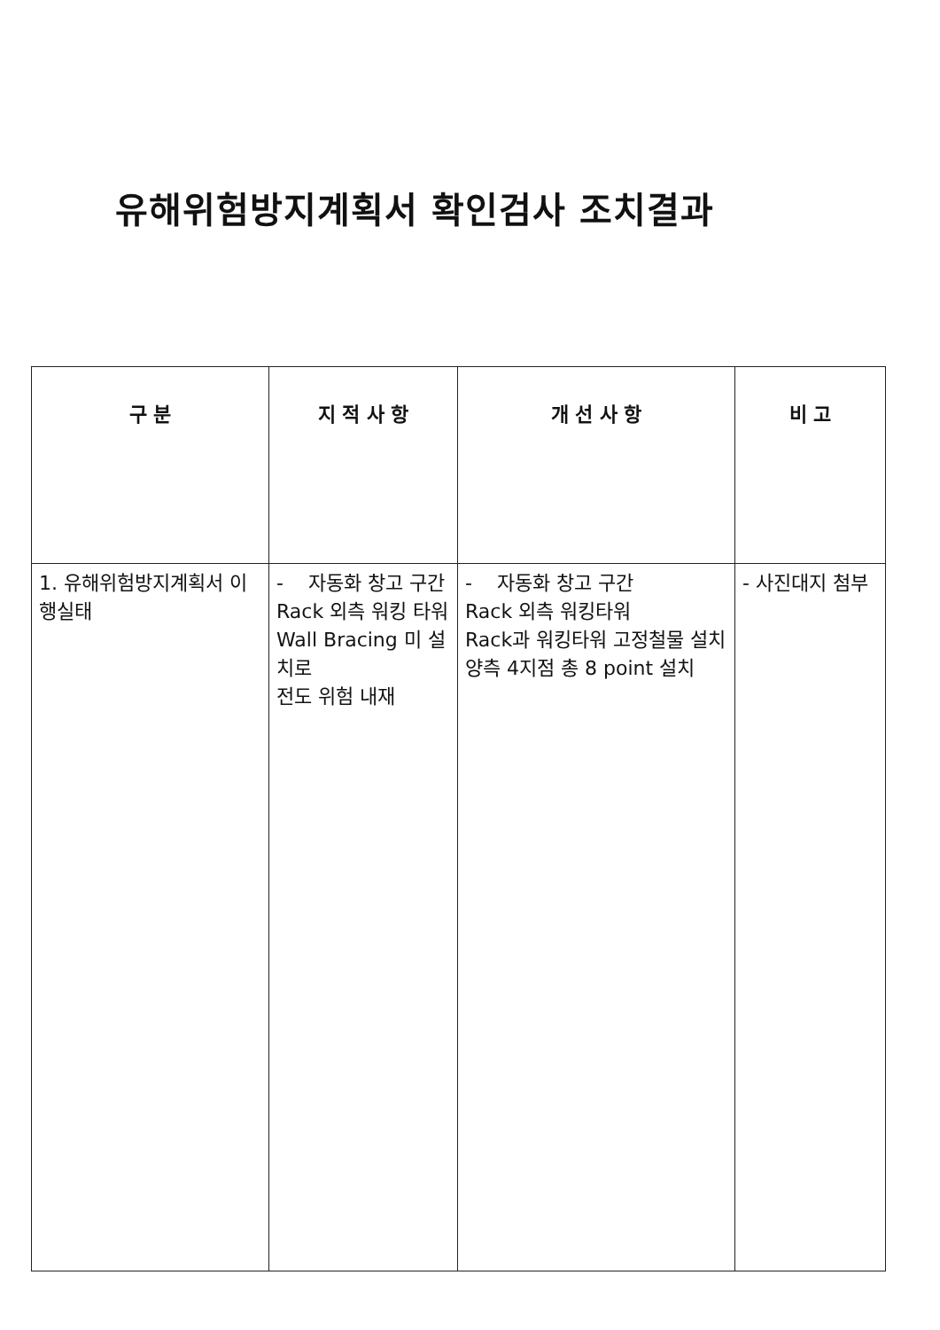유해위험방지계획서 확인검사 조치결과
| 구 분 | 지 적 사 항 | 개 선 사 항 | 비 고 |
| --- | --- | --- | --- |
| 1. 유해위험방지계획서 이행실태 | - 자동화 창고 구간 Rack 외측 워킹 타워 Wall Bracing 미 설치로 전도 위험 내재 | - 자동화 창고 구간 Rack 외측 워킹타워 Rack과 워킹타워 고정철물 설치 양측 4지점 총 8 point 설치 | - 사진대지 첨부 |